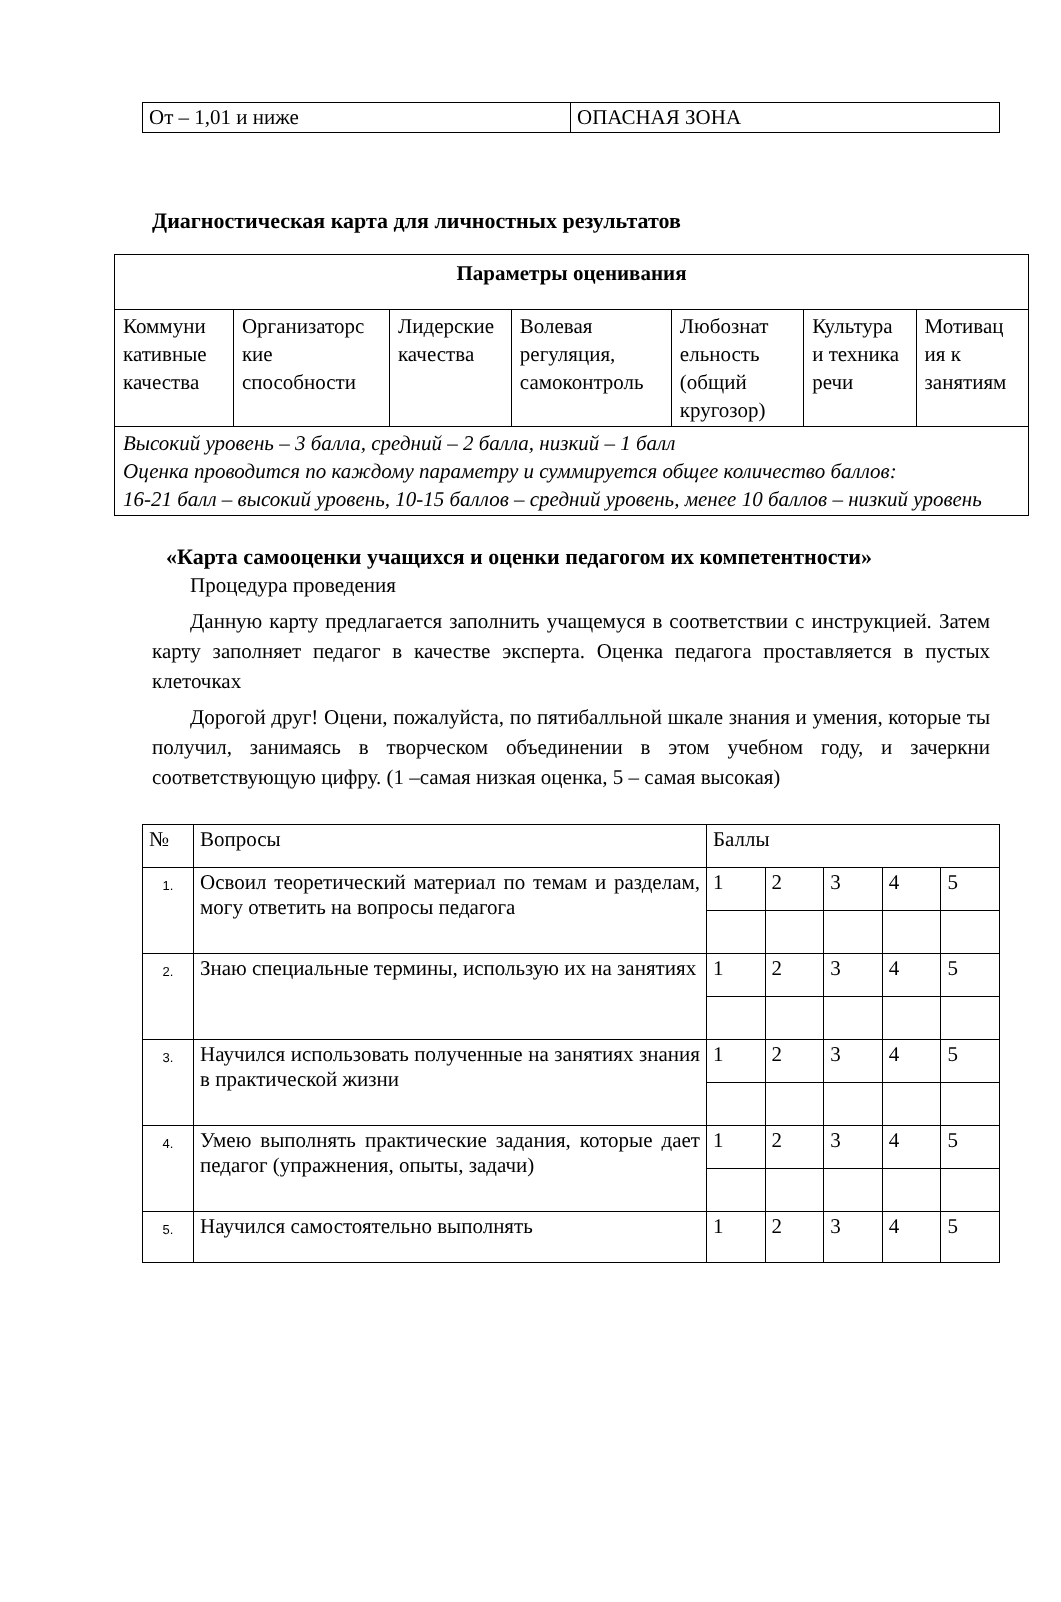| От – 1,01 и ниже | ОПАСНАЯ ЗОНА |
Диагностическая карта для личностных результатов
| Параметры оценивания | | | | | | |
| --- | --- | --- | --- | --- | --- | --- |
| Коммуни кативные качества | Организаторс кие способности | Лидерские качества | Волевая регуляция, самоконтроль | Любознат ельность (общий кругозор) | Культура и техника речи | Мотивац ия к занятиям |
| Высокий уровень – 3 балла, средний – 2 балла, низкий – 1 балл Оценка проводится по каждому параметру и суммируется общее количество баллов: 16-21 балл – высокий уровень, 10-15 баллов – средний уровень, менее 10 баллов – низкий уровень | | | | | | |
«Карта самооценки учащихся и оценки педагогом их компетентности»
Процедура проведения
Данную карту предлагается заполнить учащемуся в соответствии с инструкцией. Затем карту заполняет педагог в качестве эксперта. Оценка педагога проставляется в пустых клеточках
Дорогой друг! Оцени, пожалуйста, по пятибалльной шкале знания и умения, которые ты получил, занимаясь в творческом объединении в этом учебном году, и зачеркни соответствующую цифру. (1 –самая низкая оценка, 5 – самая высокая)
| № | Вопросы | Баллы | | | | |
| 1. | Освоил теоретический материал по темам и разделам, могу ответить на вопросы педагога | 1 | 2 | 3 | 4 | 5 |
| 2. | Знаю специальные термины, использую их на занятиях | 1 | 2 | 3 | 4 | 5 |
| 3. | Научился использовать полученные на занятиях знания в практической жизни | 1 | 2 | 3 | 4 | 5 |
| 4. | Умею выполнять практические задания, которые дает педагог (упражнения, опыты, задачи) | 1 | 2 | 3 | 4 | 5 |
| 5. | Научился самостоятельно выполнять | 1 | 2 | 3 | 4 | 5 |